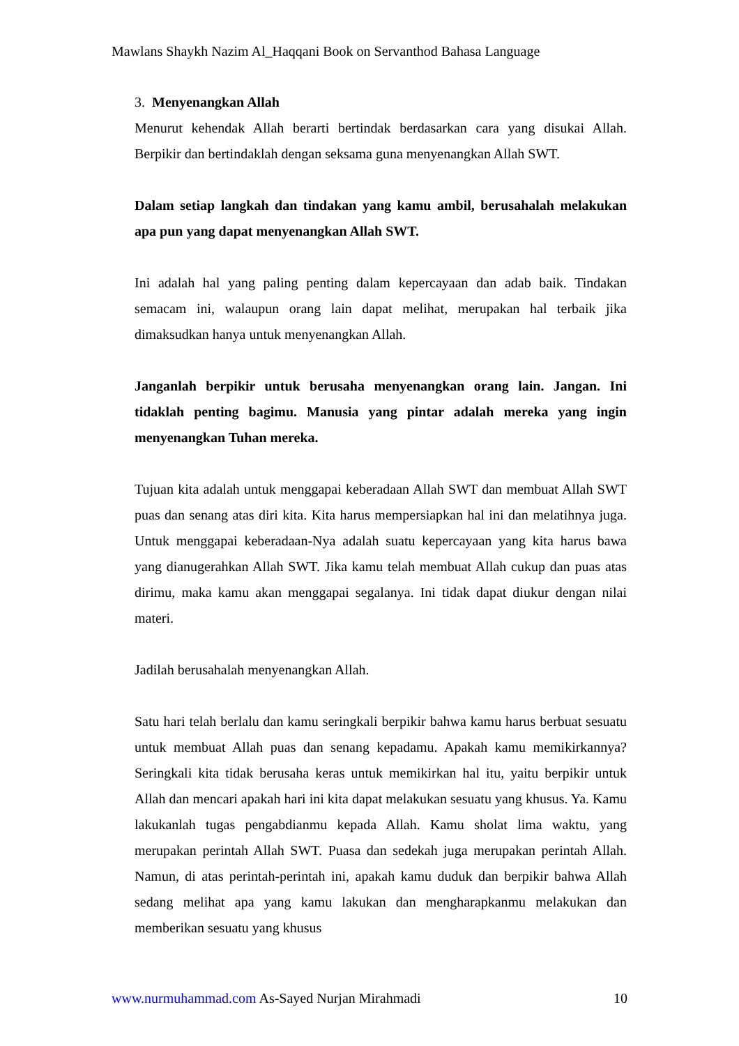Mawlans Shaykh Nazim Al_Haqqani Book on Servanthod Bahasa Language
3. Menyenangkan Allah
Menurut kehendak Allah berarti bertindak berdasarkan cara yang disukai Allah. Berpikir dan bertindaklah dengan seksama guna menyenangkan Allah SWT.
Dalam setiap langkah dan tindakan yang kamu ambil, berusahalah melakukan apa pun yang dapat menyenangkan Allah SWT.
Ini adalah hal yang paling penting dalam kepercayaan dan adab baik. Tindakan semacam ini, walaupun orang lain dapat melihat, merupakan hal terbaik jika dimaksudkan hanya untuk menyenangkan Allah.
Janganlah berpikir untuk berusaha menyenangkan orang lain. Jangan. Ini tidaklah penting bagimu. Manusia yang pintar adalah mereka yang ingin menyenangkan Tuhan mereka.
Tujuan kita adalah untuk menggapai keberadaan Allah SWT dan membuat Allah SWT puas dan senang atas diri kita. Kita harus mempersiapkan hal ini dan melatihnya juga. Untuk menggapai keberadaan-Nya adalah suatu kepercayaan yang kita harus bawa yang dianugerahkan Allah SWT. Jika kamu telah membuat Allah cukup dan puas atas dirimu, maka kamu akan menggapai segalanya. Ini tidak dapat diukur dengan nilai materi.
Jadilah berusahalah menyenangkan Allah.
Satu hari telah berlalu dan kamu seringkali berpikir bahwa kamu harus berbuat sesuatu untuk membuat Allah puas dan senang kepadamu. Apakah kamu memikirkannya? Seringkali kita tidak berusaha keras untuk memikirkan hal itu, yaitu berpikir untuk Allah dan mencari apakah hari ini kita dapat melakukan sesuatu yang khusus. Ya. Kamu lakukanlah tugas pengabdianmu kepada Allah. Kamu sholat lima waktu, yang merupakan perintah Allah SWT. Puasa dan sedekah juga merupakan perintah Allah. Namun, di atas perintah-perintah ini, apakah kamu duduk dan berpikir bahwa Allah sedang melihat apa yang kamu lakukan dan mengharapkanmu melakukan dan memberikan sesuatu yang khusus
www.nurmuhammad.com As-Sayed Nurjan Mirahmadi 10